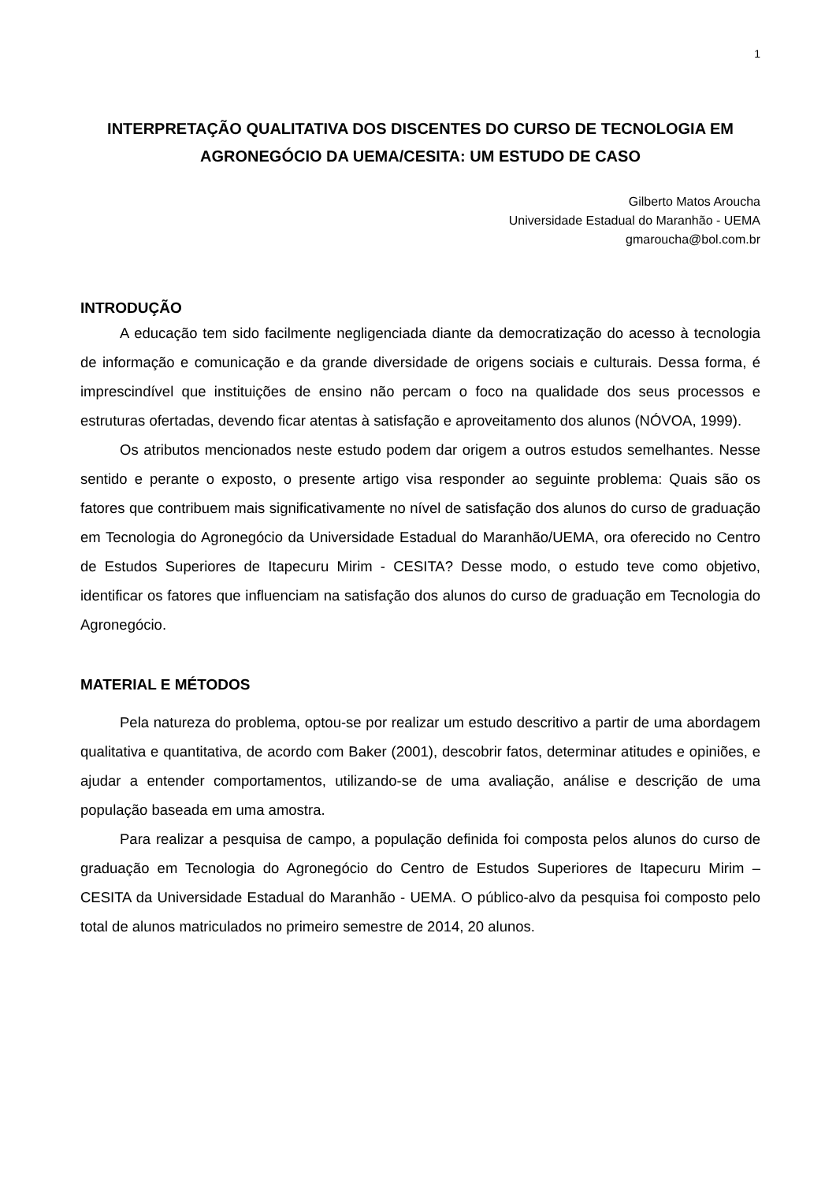1
INTERPRETAÇÃO QUALITATIVA DOS DISCENTES DO CURSO DE TECNOLOGIA EM AGRONEGÓCIO DA UEMA/CESITA: UM ESTUDO DE CASO
Gilberto Matos Aroucha
Universidade Estadual do Maranhão - UEMA
gmaroucha@bol.com.br
INTRODUÇÃO
A educação tem sido facilmente negligenciada diante da democratização do acesso à tecnologia de informação e comunicação e da grande diversidade de origens sociais e culturais. Dessa forma, é imprescindível que instituições de ensino não percam o foco na qualidade dos seus processos e estruturas ofertadas, devendo ficar atentas à satisfação e aproveitamento dos alunos (NÓVOA, 1999).
Os atributos mencionados neste estudo podem dar origem a outros estudos semelhantes. Nesse sentido e perante o exposto, o presente artigo visa responder ao seguinte problema: Quais são os fatores que contribuem mais significativamente no nível de satisfação dos alunos do curso de graduação em Tecnologia do Agronegócio da Universidade Estadual do Maranhão/UEMA, ora oferecido no Centro de Estudos Superiores de Itapecuru Mirim - CESITA? Desse modo, o estudo teve como objetivo, identificar os fatores que influenciam na satisfação dos alunos do curso de graduação em Tecnologia do Agronegócio.
MATERIAL E MÉTODOS
Pela natureza do problema, optou-se por realizar um estudo descritivo a partir de uma abordagem qualitativa e quantitativa, de acordo com Baker (2001), descobrir fatos, determinar atitudes e opiniões, e ajudar a entender comportamentos, utilizando-se de uma avaliação, análise e descrição de uma população baseada em uma amostra.
Para realizar a pesquisa de campo, a população definida foi composta pelos alunos do curso de graduação em Tecnologia do Agronegócio do Centro de Estudos Superiores de Itapecuru Mirim – CESITA da Universidade Estadual do Maranhão - UEMA. O público-alvo da pesquisa foi composto pelo total de alunos matriculados no primeiro semestre de 2014, 20 alunos.